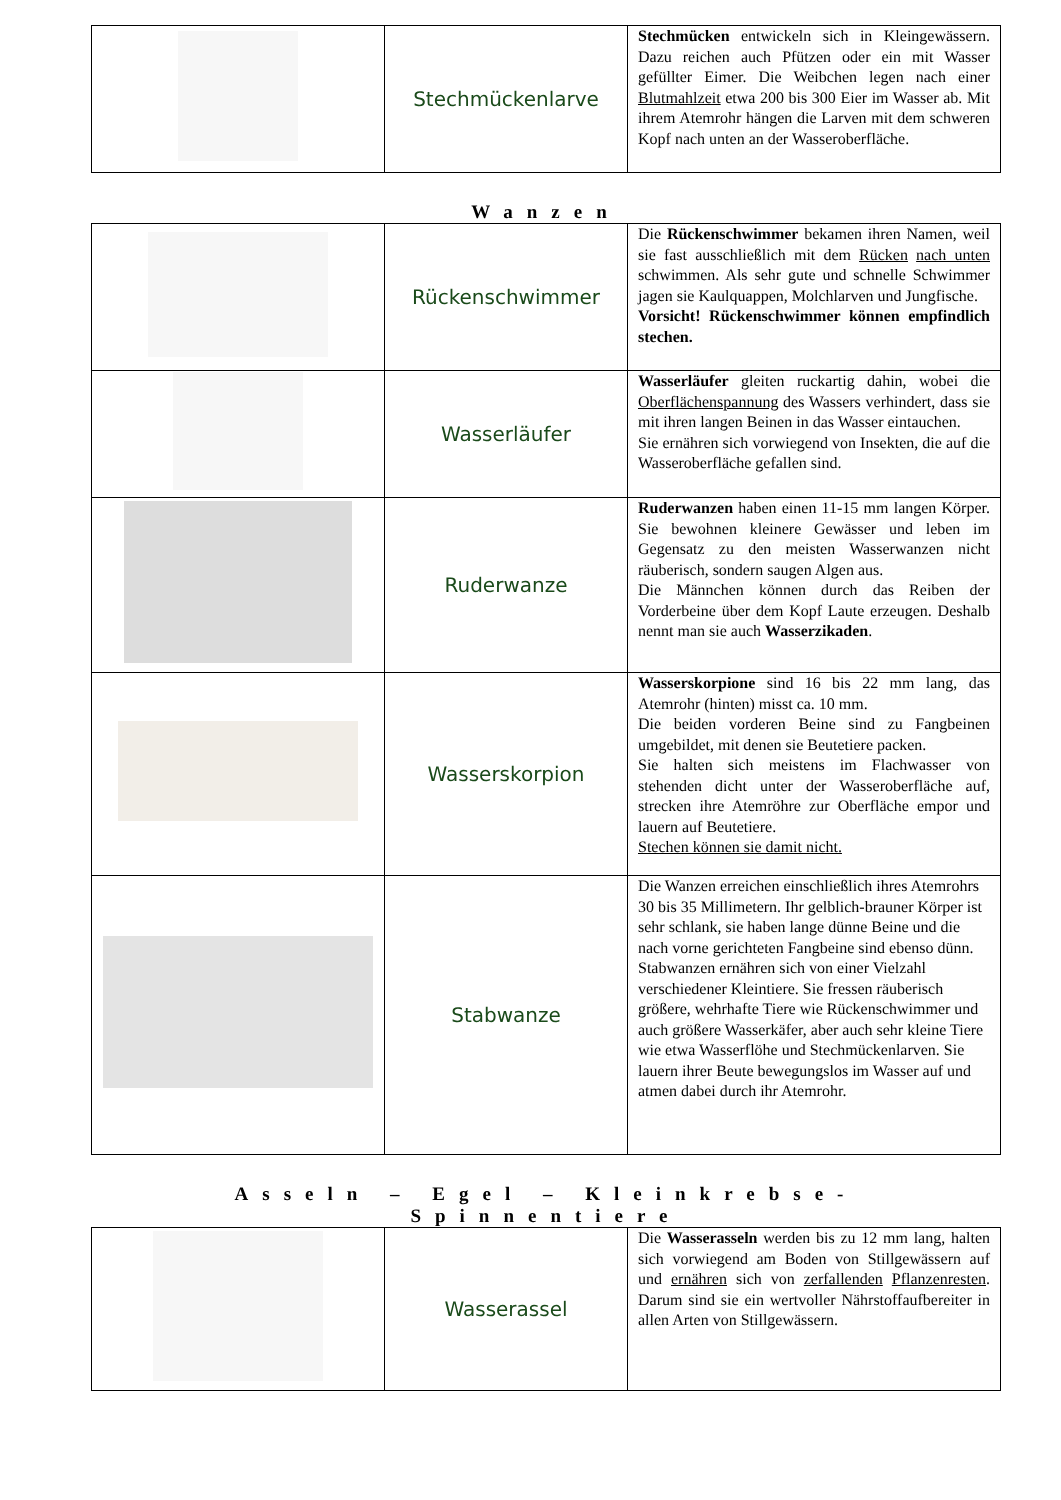| | Stechmückenlarve | Stechmücken entwickeln sich in Kleingewässern. Dazu reichen auch Pfützen oder ein mit Wasser gefüllter Eimer. Die Weibchen legen nach einer Blutmahlzeit etwa 200 bis 300 Eier im Wasser ab. Mit ihrem Atemrohr hängen die Larven mit dem schweren Kopf nach unten an der Wasseroberfläche. |
Wanzen
| | Rückenschwimmer | Die Rückenschwimmer bekamen ihren Namen, weil sie fast ausschließlich mit dem Rücken nach unten schwimmen. Als sehr gute und schnelle Schwimmer jagen sie Kaulquappen, Molchlarven und Jungfische. Vorsicht! Rückenschwimmer können empfindlich stechen. |
| | Wasserläufer | Wasserläufer gleiten ruckartig dahin, wobei die Oberflächenspannung des Wassers verhindert, dass sie mit ihren langen Beinen in das Wasser eintauchen. Sie ernähren sich vorwiegend von Insekten, die auf die Wasseroberfläche gefallen sind. |
| | Ruderwanze | Ruderwanzen haben einen 11-15 mm langen Körper. Sie bewohnen kleinere Gewässer und leben im Gegensatz zu den meisten Wasserwanzen nicht räuberisch, sondern saugen Algen aus. Die Männchen können durch das Reiben der Vorderbeine über dem Kopf Laute erzeugen. Deshalb nennt man sie auch Wasserzikaden . |
| | Wasserskorpion | Wasserskorpione sind 16 bis 22 mm lang, das Atemrohr (hinten) misst ca. 10 mm. Die beiden vorderen Beine sind zu Fangbeinen umgebildet, mit denen sie Beutetiere packen. Sie halten sich meistens im Flachwasser von stehenden dicht unter der Wasseroberfläche auf, strecken ihre Atemröhre zur Oberfläche empor und lauern auf Beutetiere. Stechen können sie damit nicht. |
| | Stabwanze | Die Wanzen erreichen einschließlich ihres Atemrohrs 30 bis 35 Millimetern. Ihr gelblich-brauner Körper ist sehr schlank, sie haben lange dünne Beine und die nach vorne gerichteten Fangbeine sind ebenso dünn. Stabwanzen ernähren sich von einer Vielzahl verschiedener Kleintiere. Sie fressen räuberisch größere, wehrhafte Tiere wie Rückenschwimmer und auch größere Wasserkäfer, aber auch sehr kleine Tiere wie etwa Wasserflöhe und Stechmückenlarven. Sie lauern ihrer Beute bewegungslos im Wasser auf und atmen dabei durch ihr Atemrohr. |
Asseln – Egel – Kleinkrebse- Spinnentiere
| | Wasserassel | Die Wasserasseln werden bis zu 12 mm lang, halten sich vorwiegend am Boden von Stillgewässern auf und ernähren sich von zerfallenden Pflanzenresten . Darum sind sie ein wertvoller Nährstoffaufbereiter in allen Arten von Stillgewässern. |